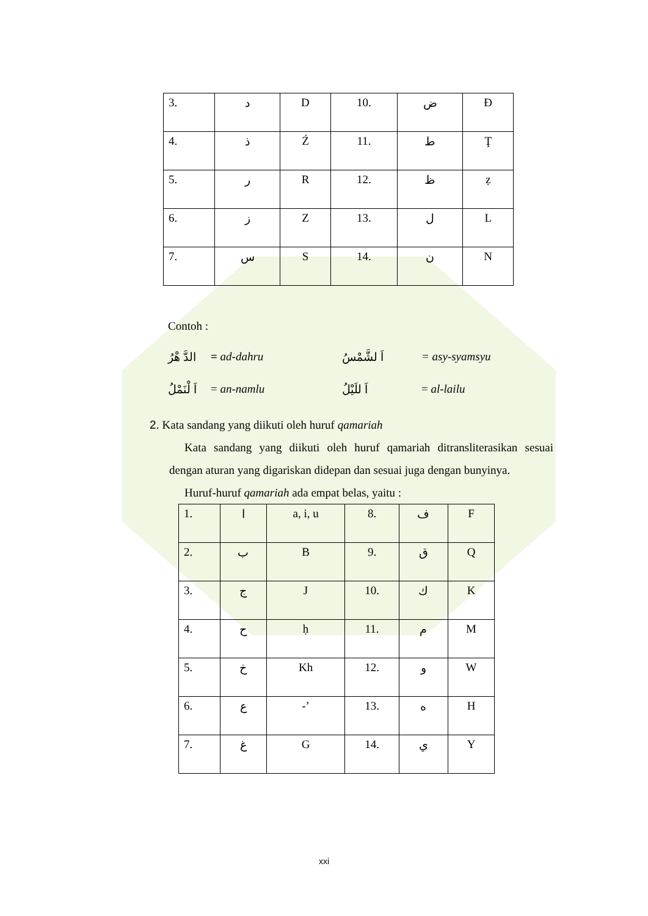| 3. | د | D | 10. | ض | Đ |
| 4. | ذ | Ź | 11. | ط | Ţ |
| 5. | ر | R | 12. | ظ | ẓ |
| 6. | ز | Z | 13. | ل | L |
| 7. | س | S | 14. | ن | N |
Contoh :
الدَّ هْرُ = ad-dahru اَ لشَّمْسُ = asy-syamsyu
اَ لْنَمْلُ = an-namlu اَ للَيْلُ = al-lailu
2. Kata sandang yang diikuti oleh huruf qamariah
Kata sandang yang diikuti oleh huruf qamariah ditransliterasikan sesuai dengan aturan yang digariskan didepan dan sesuai juga dengan bunyinya.
Huruf-huruf qamariah ada empat belas, yaitu :
| 1. | ا | a, i, u | 8. | ف | F |
| 2. | ب | B | 9. | ق | Q |
| 3. | ج | J | 10. | ك | K |
| 4. | ح | ḥ | 11. | م | M |
| 5. | خ | Kh | 12. | و | W |
| 6. | ع | -’ | 13. | ه | H |
| 7. | غ | G | 14. | ي | Y |
xxi